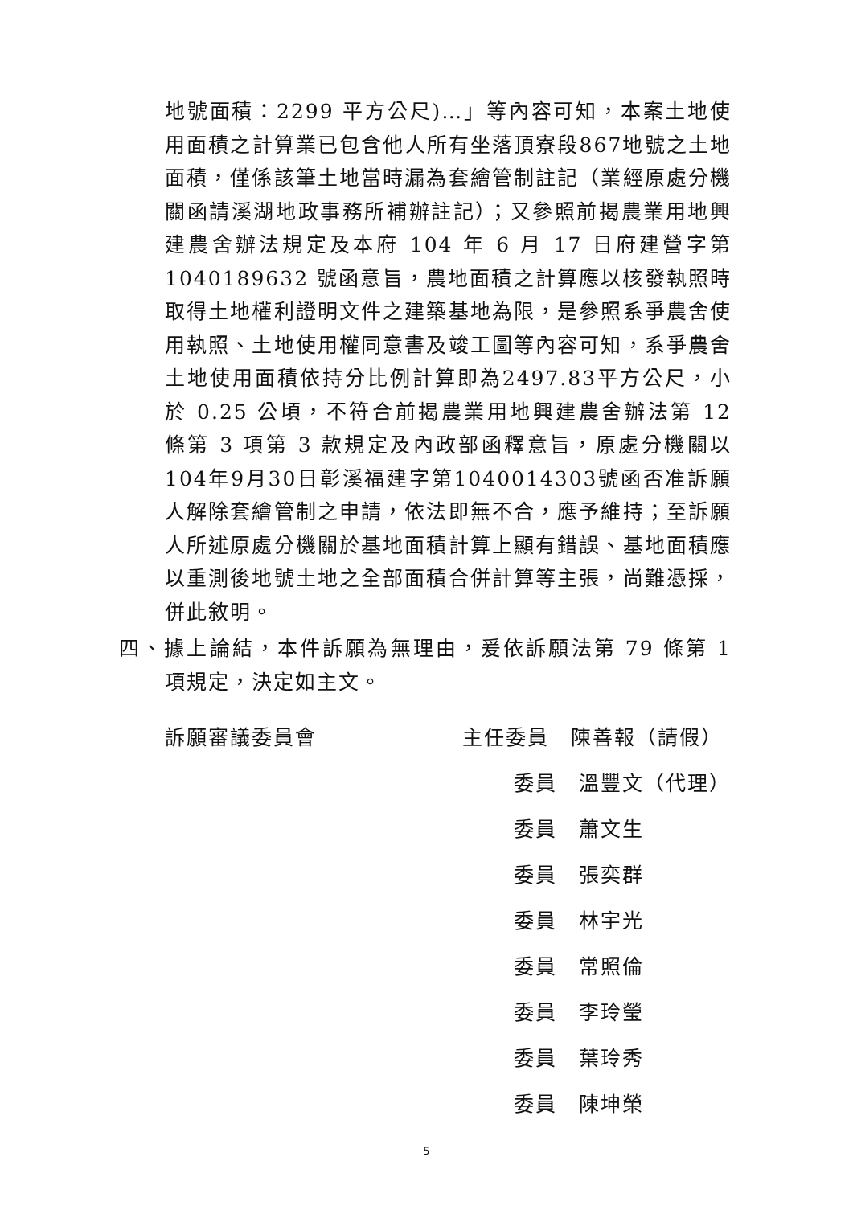地號面積：2299 平方公尺)…」等內容可知，本案土地使用面積之計算業已包含他人所有坐落頂寮段867地號之土地面積，僅係該筆土地當時漏為套繪管制註記（業經原處分機關函請溪湖地政事務所補辦註記）；又參照前揭農業用地興建農舍辦法規定及本府 104 年 6 月 17 日府建營字第 1040189632 號函意旨，農地面積之計算應以核發執照時取得土地權利證明文件之建築基地為限，是參照系爭農舍使用執照、土地使用權同意書及竣工圖等內容可知，系爭農舍土地使用面積依持分比例計算即為2497.83平方公尺，小於 0.25 公頃，不符合前揭農業用地興建農舍辦法第 12 條第 3 項第 3 款規定及內政部函釋意旨，原處分機關以104年9月30日彰溪福建字第1040014303號函否准訴願人解除套繪管制之申請，依法即無不合，應予維持；至訴願人所述原處分機關於基地面積計算上顯有錯誤、基地面積應以重測後地號土地之全部面積合併計算等主張，尚難憑採，併此敘明。
四、據上論結，本件訴願為無理由，爰依訴願法第 79 條第 1 項規定，決定如主文。
訴願審議委員會 主任委員　陳善報（請假）
委員　溫豐文（代理）
委員　蕭文生
委員　張奕群
委員　林宇光
委員　常照倫
委員　李玲瑩
委員　葉玲秀
委員　陳坤榮
5